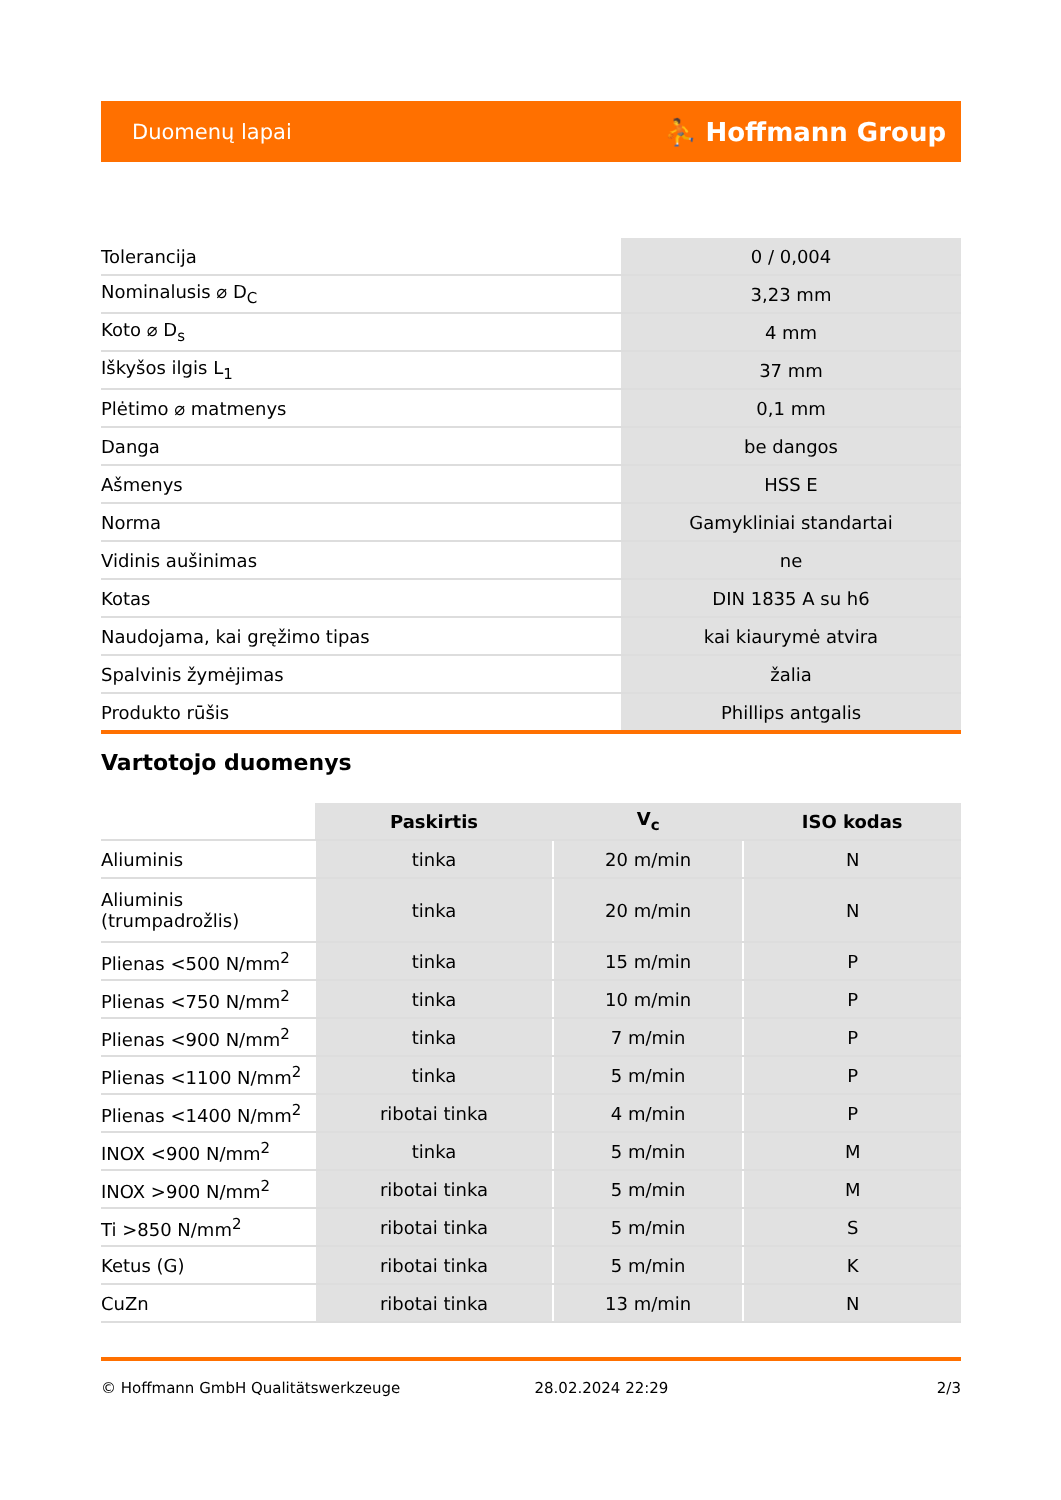Duomenų lapai ⛹ Hoffmann Group
| Tolerancija | 0 / 0,004 |
| Nominalusis ⌀ D<sub>C</sub> | 3,23 mm |
| Koto ⌀ D<sub>s</sub> | 4 mm |
| Iškyšos ilgis L<sub>1</sub> | 37 mm |
| Plėtimo ⌀ matmenys | 0,1 mm |
| Danga | be dangos |
| Ašmenys | HSS E |
| Norma | Gamykliniai standartai |
| Vidinis aušinimas | ne |
| Kotas | DIN 1835 A su h6 |
| Naudojama, kai gręžimo tipas | kai kiaurymė atvira |
| Spalvinis žymėjimas | žalia |
| Produkto rūšis | Phillips antgalis |
Vartotojo duomenys
| | Paskirtis | V<sub>c</sub> | ISO kodas |
| --- | --- | --- | --- |
| Aliuminis | tinka | 20 m/min | N |
| Aliuminis (trumpadrožlis) | tinka | 20 m/min | N |
| Plienas <500 N/mm<sup>2</sup> | tinka | 15 m/min | P |
| Plienas <750 N/mm<sup>2</sup> | tinka | 10 m/min | P |
| Plienas <900 N/mm<sup>2</sup> | tinka | 7 m/min | P |
| Plienas <1100 N/mm<sup>2</sup> | tinka | 5 m/min | P |
| Plienas <1400 N/mm<sup>2</sup> | ribotai tinka | 4 m/min | P |
| INOX <900 N/mm<sup>2</sup> | tinka | 5 m/min | M |
| INOX >900 N/mm<sup>2</sup> | ribotai tinka | 5 m/min | M |
| Ti >850 N/mm<sup>2</sup> | ribotai tinka | 5 m/min | S |
| Ketus (G) | ribotai tinka | 5 m/min | K |
| CuZn | ribotai tinka | 13 m/min | N |
© Hoffmann GmbH Qualitätswerkzeuge 28.02.2024 22:29 2/3